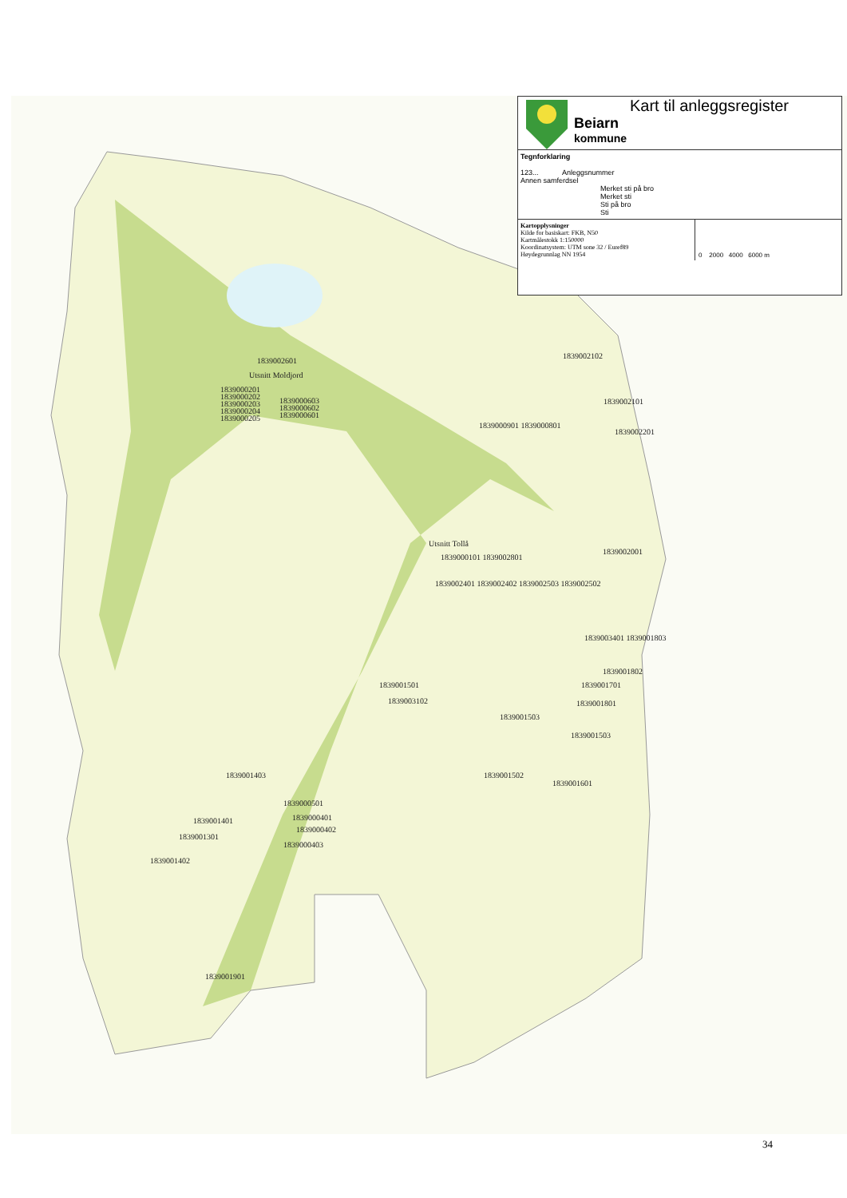Kart til anleggsregister
Beiarn
kommune
Tegnforklaring
123... Anleggsnummer
Annen samferdsel
Merket sti på bro
Merket sti
Sti på bro
Sti
Kartopplysninger
Kilde for basiskart: FKB, N50
Kartmålestokk 1:150000
Koordinatsystem: UTM sone 32 / Euref89
Høydegrunnlag NN 1954
0 2000 4000 6000 m
1839002601
Utsnitt Moldjord
1839000201
1839000202
1839000203
1839000204
1839000205
1839000603
1839000602
1839000601
1839002102
1839002101
1839000901 1839000801
1839002201
Utsnitt Tollå
1839000101 1839002801
1839002401 1839002402 1839002503 1839002502
1839002001
1839003401 1839001803
1839001802
1839001501 1839001701
1839003102 1839001801
1839001503
1839001503
1839001403 1839001502
1839001601
1839000501
1839000401
1839001401
1839000402
1839001301
1839000403
1839001402
1839001901
34